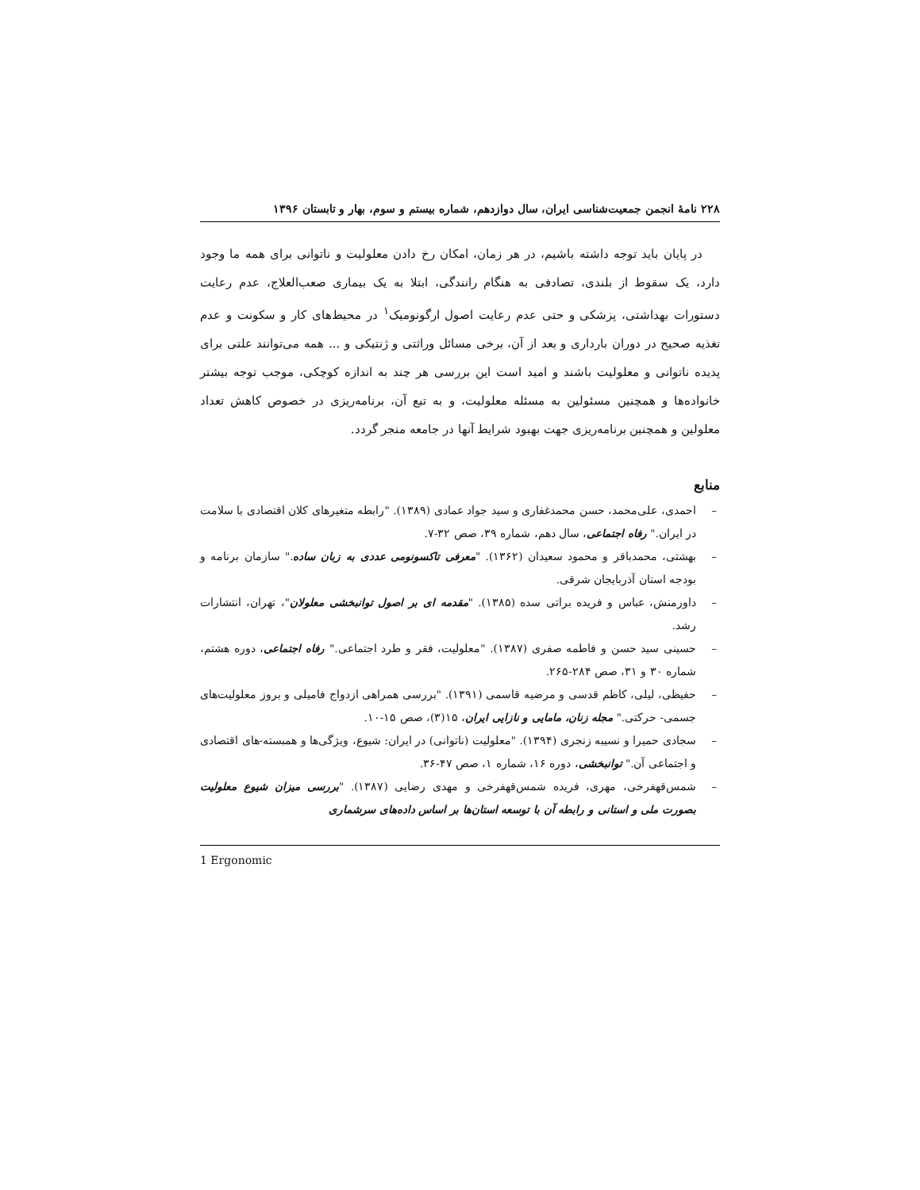۲۲۸ نامهٔ انجمن جمعیت‌شناسی ایران، سال دوازدهم، شماره بیستم و سوم، بهار و تابستان ۱۳۹۶
در پایان باید توجه داشته باشیم، در هر زمان، امکان رخ دادن معلولیت و ناتوانی برای همه ما وجود دارد، یک سقوط از بلندی، تصادفی به هنگام رانندگی، ابتلا به یک بیماری صعب‌العلاج، عدم رعایت دستورات بهداشتی، پزشکی و حتی عدم رعایت اصول ارگونومیک<sup>۱</sup> در محیط‌های کار و سکونت و عدم تغذیه صحیح در دوران بارداری و بعد از آن، برخی مسائل وراثتی و ژنتیکی و ... همه می‌توانند علتی برای پدیده ناتوانی و معلولیت باشند و امید است این بررسی هر چند به اندازه کوچکی، موجب توجه بیشتر خانواده‌ها و همچنین مسئولین به مسئله معلولیت، و به تبع آن، برنامه‌ریزی در خصوص کاهش تعداد معلولین و همچنین برنامه‌ریزی جهت بهبود شرایط آنها در جامعه منجر گردد.
منابع
– احمدی، علی‌محمد، حسن محمدغفاری و سید جواد عمادی (۱۳۸۹). "رابطه متغیرهای کلان اقتصادی با سلامت در ایران." رفاه اجتماعی، سال دهم، شماره ۳۹، صص ۳۲-۷.
– بهشتی، محمدباقر و محمود سعیدان (۱۳۶۲). "معرفی تاکسونومی عددی به زبان ساده." سازمان برنامه و بودجه استان آذربایجان شرقی.
– داورمنش، عباس و فریده براتی سده (۱۳۸۵). "مقدمه ای بر اصول توانبخشی معلولان"، تهران، انتشارات رشد.
– حسینی سید حسن و فاطمه صفری (۱۳۸۷). "معلولیت، فقر و طرد اجتماعی." رفاه اجتماعی، دوره هشتم، شماره ۳۰ و ۳۱، صص ۲۸۴-۲۶۵.
– حفیظی، لیلی، کاظم قدسی و مرضیه قاسمی (۱۳۹۱). "بررسی همراهی ازدواج فامیلی و بروز معلولیت‌های جسمی- حرکتی." مجله زنان، مامایی و نازایی ایران، ۱۵(۳)، صص ۱۵-۱۰.
– سجادی حمیرا و نسیبه زنجری (۱۳۹۴). "معلولیت (ناتوانی) در ایران: شیوع، ویژگی‌ها و همبسته-های اقتصادی و اجتماعی آن." توانبخشی، دوره ۱۶، شماره ۱، صص ۴۷-۳۶.
– شمس‌قهفرخی، مهری، فریده شمس‌قهفرخی و مهدی رضایی (۱۳۸۷). "بررسی میزان شیوع معلولیت بصورت ملی و استانی و رابطه آن با توسعه استان‌ها بر اساس داده‌های سرشماری
1 Ergonomic